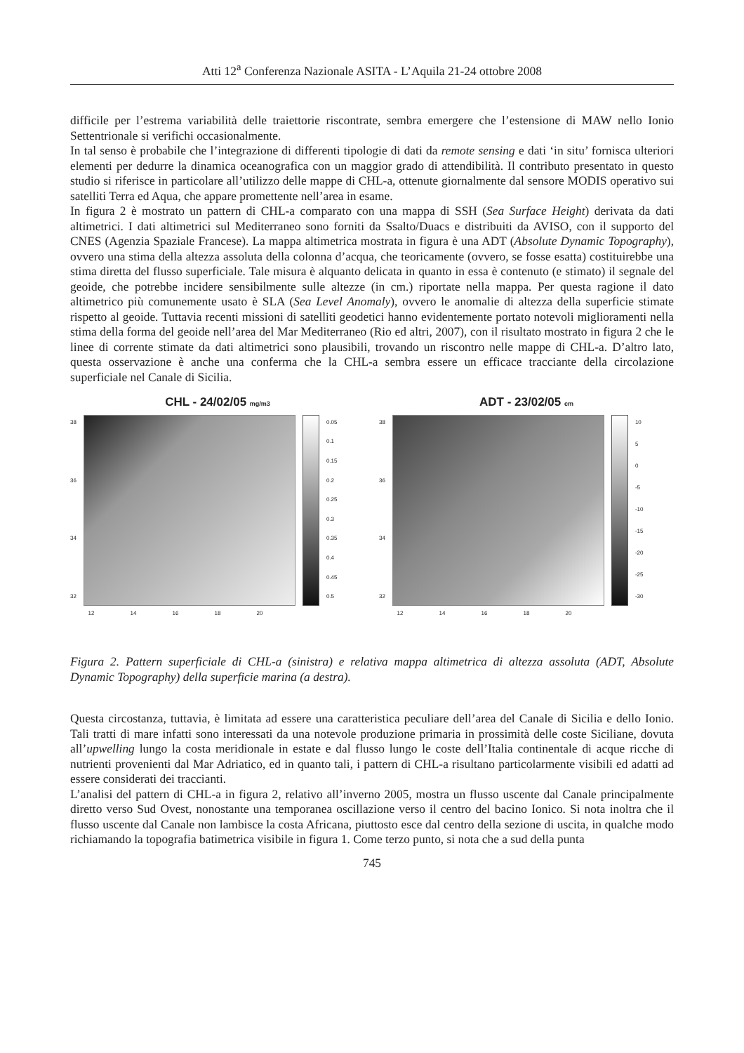Atti 12<sup>a</sup> Conferenza Nazionale ASITA - L’Aquila 21-24 ottobre 2008
difficile per l’estrema variabilità delle traiettorie riscontrate, sembra emergere che l’estensione di MAW nello Ionio Settentrionale si verifichi occasionalmente.
In tal senso è probabile che l’integrazione di differenti tipologie di dati da remote sensing e dati ‘in situ’ fornisca ulteriori elementi per dedurre la dinamica oceanografica con un maggior grado di attendibilità. Il contributo presentato in questo studio si riferisce in particolare all’utilizzo delle mappe di CHL-a, ottenute giornalmente dal sensore MODIS operativo sui satelliti Terra ed Aqua, che appare promettente nell’area in esame.
In figura 2 è mostrato un pattern di CHL-a comparato con una mappa di SSH (Sea Surface Height) derivata da dati altimetrici. I dati altimetrici sul Mediterraneo sono forniti da Ssalto/Duacs e distribuiti da AVISO, con il supporto del CNES (Agenzia Spaziale Francese). La mappa altimetrica mostrata in figura è una ADT (Absolute Dynamic Topography), ovvero una stima della altezza assoluta della colonna d’acqua, che teoricamente (ovvero, se fosse esatta) costituirebbe una stima diretta del flusso superficiale. Tale misura è alquanto delicata in quanto in essa è contenuto (e stimato) il segnale del geoide, che potrebbe incidere sensibilmente sulle altezze (in cm.) riportate nella mappa. Per questa ragione il dato altimetrico più comunemente usato è SLA (Sea Level Anomaly), ovvero le anomalie di altezza della superficie stimate rispetto al geoide. Tuttavia recenti missioni di satelliti geodetici hanno evidentemente portato notevoli miglioramenti nella stima della forma del geoide nell’area del Mar Mediterraneo (Rio ed altri, 2007), con il risultato mostrato in figura 2 che le linee di corrente stimate da dati altimetrici sono plausibili, trovando un riscontro nelle mappe di CHL-a. D’altro lato, questa osservazione è anche una conferma che la CHL-a sembra essere un efficace tracciante della circolazione superficiale nel Canale di Sicilia.
CHL - 24/02/05 mg/m3
38
36
34
32
0.05
0.1
0.15
0.2
0.25
0.3
0.35
0.4
0.45
0.5
12 14 16 18 20
ADT - 23/02/05 cm
38
36
34
32
10
5
0
-5
-10
-15
-20
-25
-30
12 14 16 18 20
Figura 2. Pattern superficiale di CHL-a (sinistra) e relativa mappa altimetrica di altezza assoluta (ADT, Absolute Dynamic Topography) della superficie marina (a destra).
Questa circostanza, tuttavia, è limitata ad essere una caratteristica peculiare dell’area del Canale di Sicilia e dello Ionio. Tali tratti di mare infatti sono interessati da una notevole produzione primaria in prossimità delle coste Siciliane, dovuta all’upwelling lungo la costa meridionale in estate e dal flusso lungo le coste dell’Italia continentale di acque ricche di nutrienti provenienti dal Mar Adriatico, ed in quanto tali, i pattern di CHL-a risultano particolarmente visibili ed adatti ad essere considerati dei traccianti.
L’analisi del pattern di CHL-a in figura 2, relativo all’inverno 2005, mostra un flusso uscente dal Canale principalmente diretto verso Sud Ovest, nonostante una temporanea oscillazione verso il centro del bacino Ionico. Si nota inoltra che il flusso uscente dal Canale non lambisce la costa Africana, piuttosto esce dal centro della sezione di uscita, in qualche modo richiamando la topografia batimetrica visibile in figura 1. Come terzo punto, si nota che a sud della punta
745